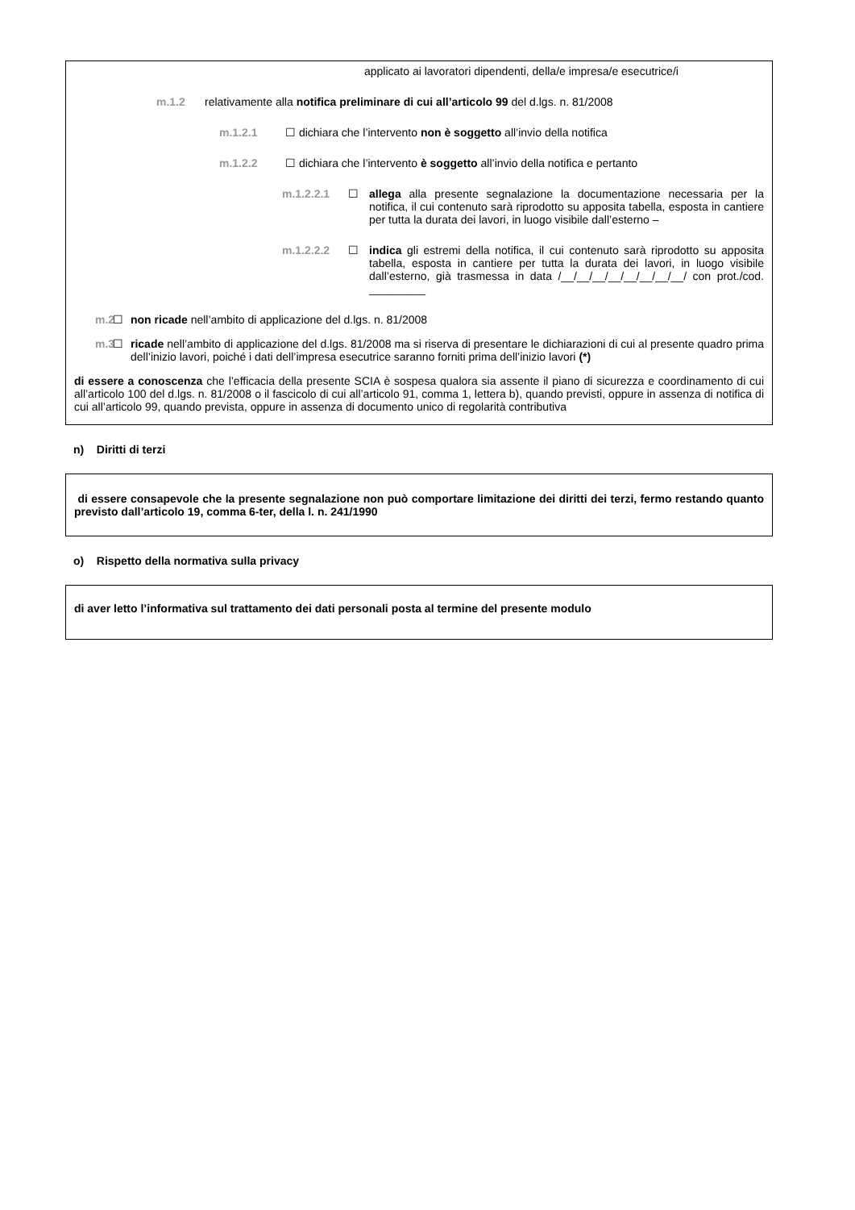applicato ai lavoratori dipendenti, della/e impresa/e esecutrice/i
m.1.2 relativamente alla notifica preliminare di cui all’articolo 99 del d.lgs. n. 81/2008
m.1.2.1 ☐ dichiara che l’intervento non è soggetto all’invio della notifica
m.1.2.2 ☐ dichiara che l’intervento è soggetto all’invio della notifica e pertanto
m.1.2.2.1 ☐ allega alla presente segnalazione la documentazione necessaria per la notifica, il cui contenuto sarà riprodotto su apposita tabella, esposta in cantiere per tutta la durata dei lavori, in luogo visibile dall’esterno –
m.1.2.2.2 ☐ indica gli estremi della notifica, il cui contenuto sarà riprodotto su apposita tabella, esposta in cantiere per tutta la durata dei lavori, in luogo visibile dall’esterno, già trasmessa in data /__/__/__/__/__/__/__/__/ con prot./cod. _________
m.2 ☐ non ricade nell’ambito di applicazione del d.lgs. n. 81/2008
m.3 ☐ ricade nell’ambito di applicazione del d.lgs. 81/2008 ma si riserva di presentare le dichiarazioni di cui al presente quadro prima dell’inizio lavori, poiché i dati dell’impresa esecutrice saranno forniti prima dell’inizio lavori (*)
di essere a conoscenza che l’efficacia della presente SCIA è sospesa qualora sia assente il piano di sicurezza e coordinamento di cui all’articolo 100 del d.lgs. n. 81/2008 o il fascicolo di cui all’articolo 91, comma 1, lettera b), quando previsti, oppure in assenza di notifica di cui all’articolo 99, quando prevista, oppure in assenza di documento unico di regolarità contributiva
n) Diritti di terzi
di essere consapevole che la presente segnalazione non può comportare limitazione dei diritti dei terzi, fermo restando quanto previsto dall’articolo 19, comma 6-ter, della l. n. 241/1990
o) Rispetto della normativa sulla privacy
di aver letto l’informativa sul trattamento dei dati personali posta al termine del presente modulo